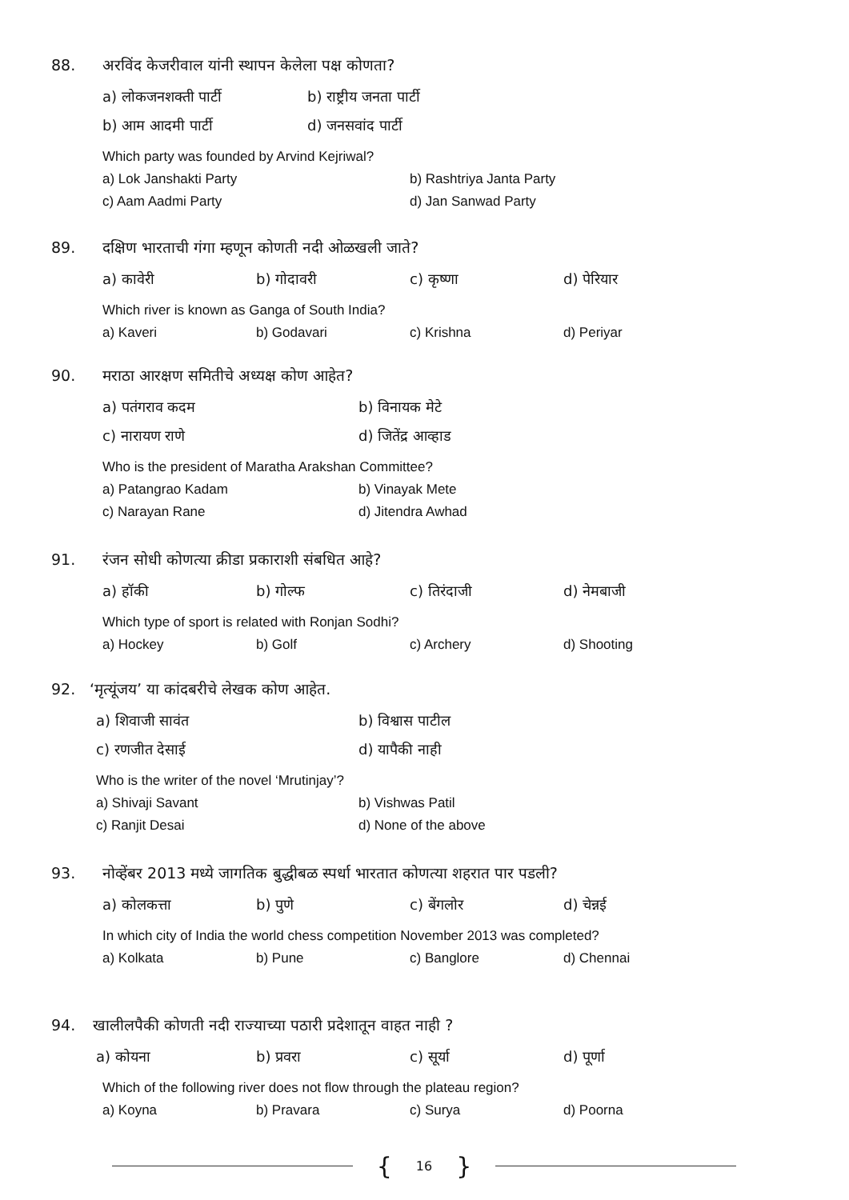88. अरविंद केजरीवाल यांनी स्थापन केलेला पक्ष कोणता?
a) लोकजनशक्ती पार्टी b) राष्ट्रीय जनता पार्टी
b) आम आदमी पार्टी d) जनसवांद पार्टी
Which party was founded by Arvind Kejriwal?
a) Lok Janshakti Party b) Rashtriya Janta Party
c) Aam Aadmi Party d) Jan Sanwad Party
89. दक्षिण भारताची गंगा म्हणून कोणती नदी ओळखली जाते?
a) कावेरी b) गोदावरी c) कृष्णा d) पेरियार
Which river is known as Ganga of South India?
a) Kaveri b) Godavari c) Krishna d) Periyar
90. मराठा आरक्षण समितीचे अध्यक्ष कोण आहेत?
a) पतंगराव कदम b) विनायक मेटे
c) नारायण राणे d) जितेंद्र आव्हाड
Who is the president of Maratha Arakshan Committee?
a) Patangrao Kadam b) Vinayak Mete
c) Narayan Rane d) Jitendra Awhad
91. रंजन सोधी कोणत्या क्रीडा प्रकाराशी संबधित आहे?
a) हॉकी b) गोल्फ c) तिरंदाजी d) नेमबाजी
Which type of sport is related with Ronjan Sodhi?
a) Hockey b) Golf c) Archery d) Shooting
92. ‘मृत्यूंजय’ या कांदबरीचे लेखक कोण आहेत.
a) शिवाजी सावंत b) विश्वास पाटील
c) रणजीत देसाई d) यापैकी नाही
Who is the writer of the novel ‘Mrutinjay’?
a) Shivaji Savant b) Vishwas Patil
c) Ranjit Desai d) None of the above
93. नोव्हेंबर 2013 मध्ये जागतिक बुद्धीबळ स्पर्धा भारतात कोणत्या शहरात पार पडली?
a) कोलकत्ता b) पुणे c) बेंगलोर d) चेन्नई
In which city of India the world chess competition November 2013 was completed?
a) Kolkata b) Pune c) Banglore d) Chennai
94. खालीलपैकी कोणती नदी राज्याच्या पठारी प्रदेशातून वाहत नाही ?
a) कोयना b) प्रवरा c) सूर्या d) पूर्णा
Which of the following river does not flow through the plateau region?
a) Koyna b) Pravara c) Surya d) Poorna
{ 16 }